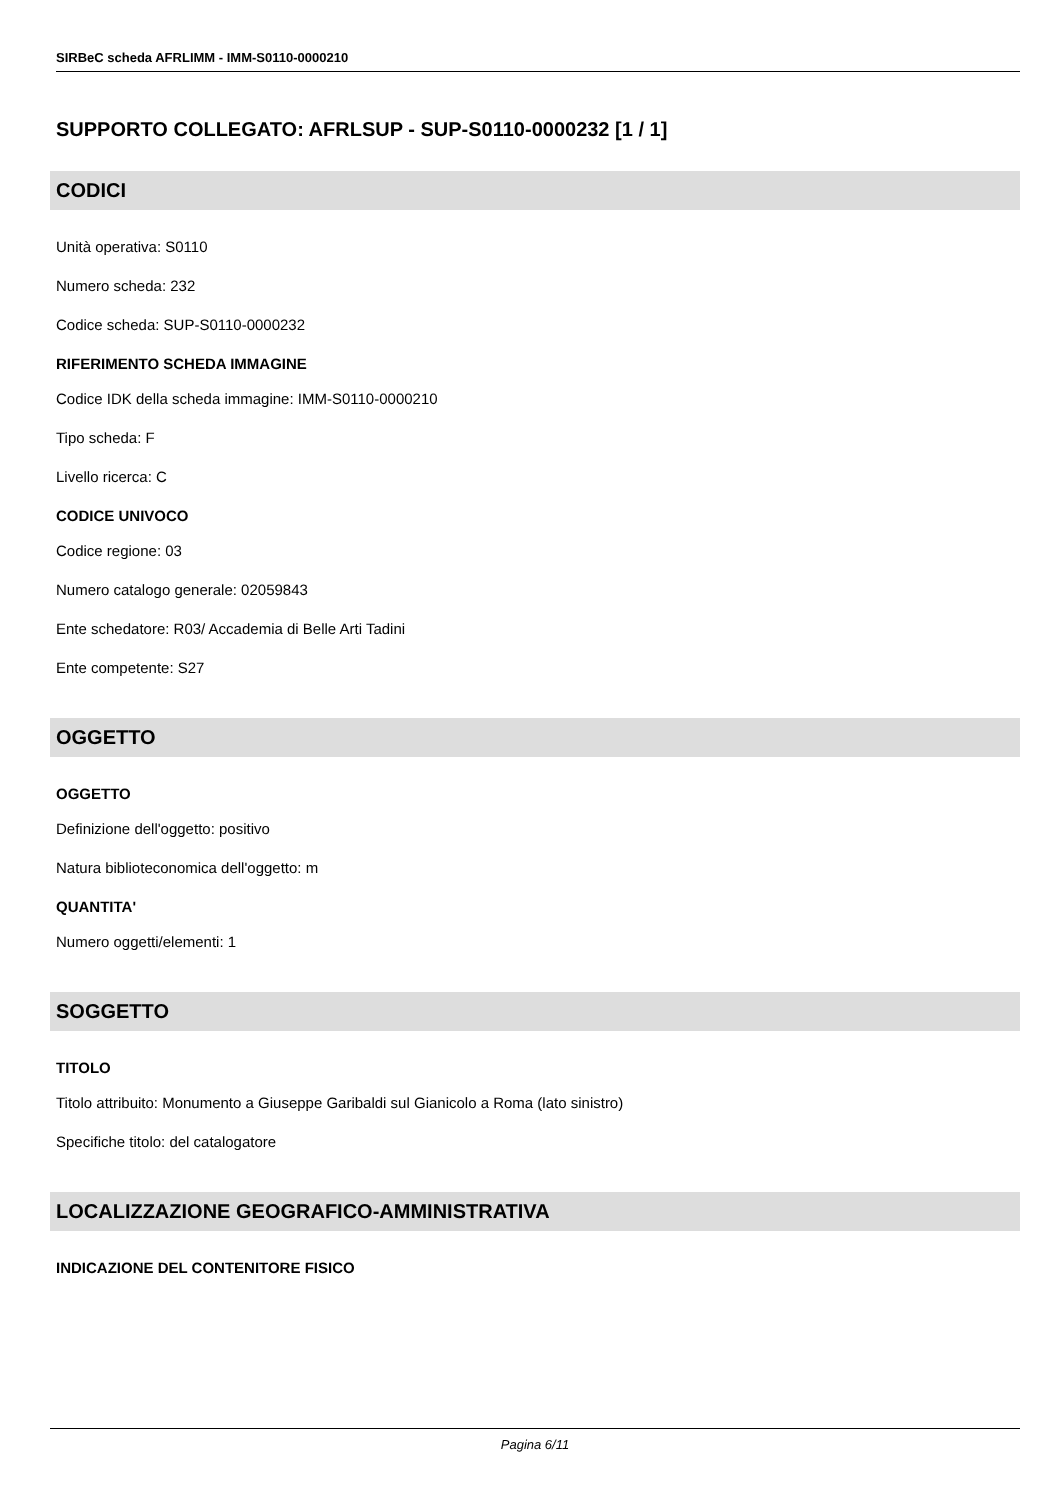SIRBeC scheda AFRLIMM - IMM-S0110-0000210
SUPPORTO COLLEGATO: AFRLSUP - SUP-S0110-0000232 [1 / 1]
CODICI
Unità operativa: S0110
Numero scheda: 232
Codice scheda: SUP-S0110-0000232
RIFERIMENTO SCHEDA IMMAGINE
Codice IDK della scheda immagine: IMM-S0110-0000210
Tipo scheda: F
Livello ricerca: C
CODICE UNIVOCO
Codice regione: 03
Numero catalogo generale: 02059843
Ente schedatore: R03/ Accademia di Belle Arti Tadini
Ente competente: S27
OGGETTO
OGGETTO
Definizione dell'oggetto: positivo
Natura biblioteconomica dell'oggetto: m
QUANTITA'
Numero oggetti/elementi: 1
SOGGETTO
TITOLO
Titolo attribuito: Monumento a Giuseppe Garibaldi sul Gianicolo a Roma (lato sinistro)
Specifiche titolo: del catalogatore
LOCALIZZAZIONE GEOGRAFICO-AMMINISTRATIVA
INDICAZIONE DEL CONTENITORE FISICO
Pagina 6/11